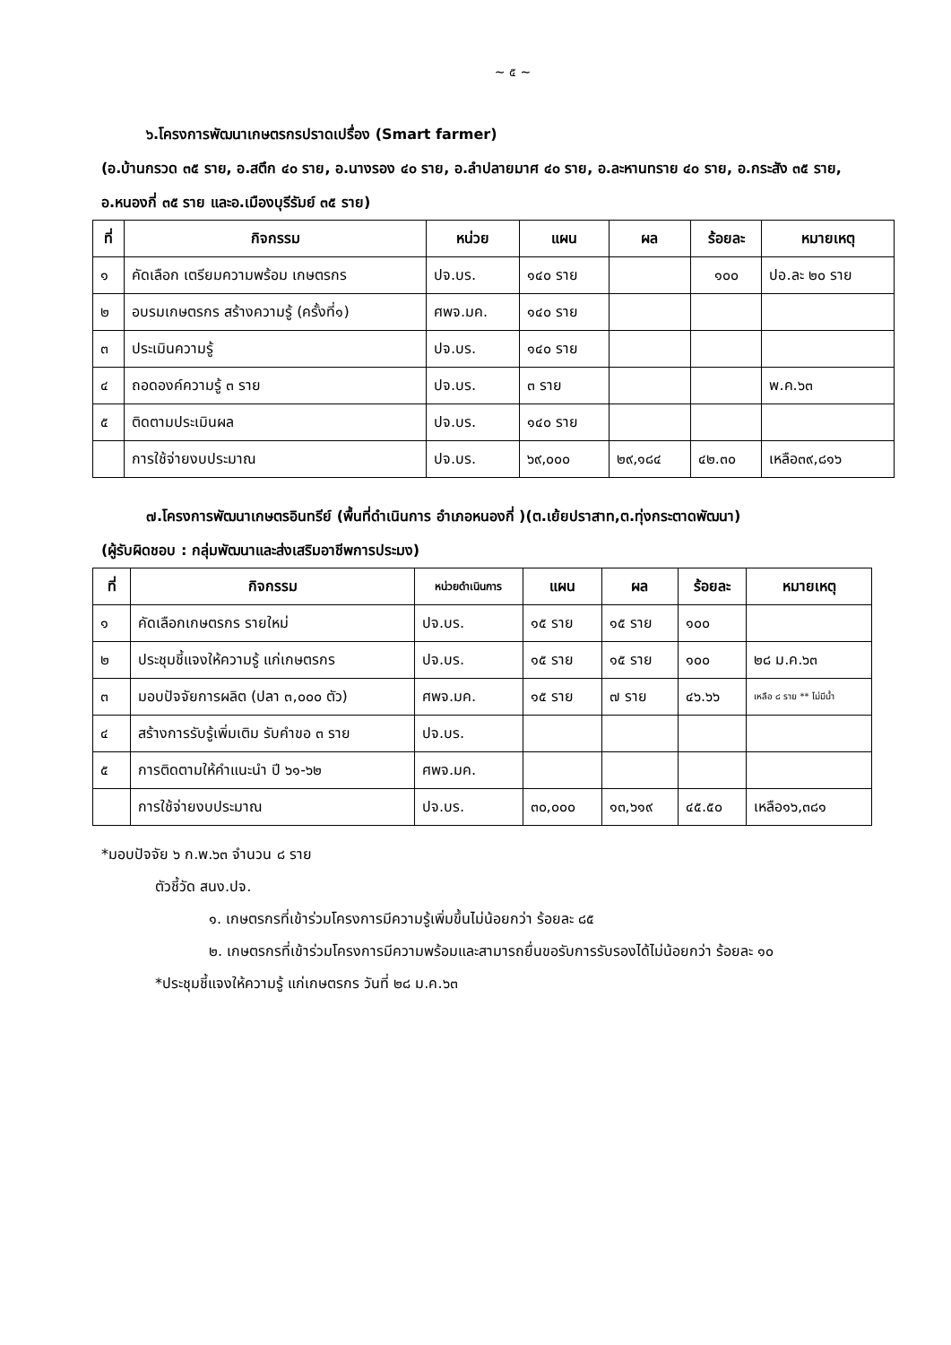~ ๕ ~
๖.โครงการพัฒนาเกษตรกรปราดเปรื่อง (Smart farmer)
(อ.บ้านกรวด ๓๕ ราย, อ.สตึก ๔๐ ราย, อ.นางรอง ๔๐ ราย, อ.ลำปลายมาศ ๔๐ ราย, อ.ละหานทราย ๔๐ ราย, อ.กระสัง ๓๕ ราย, อ.หนองกี่ ๓๕ ราย และอ.เมืองบุรีรัมย์ ๓๕ ราย)
| ที่ | กิจกรรม | หน่วย | แผน | ผล | ร้อยละ | หมายเหตุ |
| --- | --- | --- | --- | --- | --- | --- |
| ๑ | คัดเลือก เตรียมความพร้อม เกษตรกร | ปจ.บร. | ๑๔๐ ราย | | ๑๐๐ | ปอ.ละ ๒๐ ราย |
| ๒ | อบรมเกษตรกร สร้างความรู้ (ครั้งที่๑) | ศพจ.มค. | ๑๔๐ ราย | | | |
| ๓ | ประเมินความรู้ | ปจ.บร. | ๑๔๐ ราย | | | |
| ๔ | ถอดองค์ความรู้ ๓ ราย | ปจ.บร. | ๓ ราย | | | พ.ค.๖๓ |
| ๕ | ติดตามประเมินผล | ปจ.บร. | ๑๔๐ ราย | | | |
| | การใช้จ่ายงบประมาณ | ปจ.บร. | ๖๙,๐๐๐ | ๒๙,๑๘๔ | ๔๒.๓๐ | เหลือ๓๙,๘๑๖ |
๗.โครงการพัฒนาเกษตรอินทรีย์ (พื้นที่ดำเนินการ อำเภอหนองกี่ )(ต.เย้ยปราสาท,ต.ทุ่งกระตาดพัฒนา)
(ผู้รับผิดชอบ : กลุ่มพัฒนาและส่งเสริมอาชีพการประมง)
| ที่ | กิจกรรม | หน่วยดำเนินการ | แผน | ผล | ร้อยละ | หมายเหตุ |
| --- | --- | --- | --- | --- | --- | --- |
| ๑ | คัดเลือกเกษตรกร รายใหม่ | ปจ.บร. | ๑๕ ราย | ๑๕ ราย | ๑๐๐ | |
| ๒ | ประชุมชี้แจงให้ความรู้ แก่เกษตรกร | ปจ.บร. | ๑๕ ราย | ๑๕ ราย | ๑๐๐ | ๒๘ ม.ค.๖๓ |
| ๓ | มอบปัจจัยการผลิต (ปลา ๓,๐๐๐ ตัว) | ศพจ.มค. | ๑๕ ราย | ๗ ราย | ๔๖.๖๖ | เหลือ ๘ ราย ** ไม่มีน้ำ |
| ๔ | สร้างการรับรู้เพิ่มเติม รับคำขอ ๓ ราย | ปจ.บร. | | | | |
| ๕ | การติดตามให้คำแนะนำ ปี ๖๑-๖๒ | ศพจ.มค. | | | | |
| | การใช้จ่ายงบประมาณ | ปจ.บร. | ๓๐,๐๐๐ | ๑๓,๖๑๙ | ๔๕.๕๐ | เหลือ๑๖,๓๘๑ |
*มอบปัจจัย ๖ ก.พ.๖๓ จำนวน ๘ ราย
ตัวชี้วัด สนง.ปจ.
๑. เกษตรกรที่เข้าร่วมโครงการมีความรู้เพิ่มขึ้นไม่น้อยกว่า ร้อยละ ๘๕
๒. เกษตรกรที่เข้าร่วมโครงการมีความพร้อมและสามารถยื่นขอรับการรับรองได้ไม่น้อยกว่า ร้อยละ ๑๐
*ประชุมชี้แจงให้ความรู้ แก่เกษตรกร วันที่ ๒๘ ม.ค.๖๓